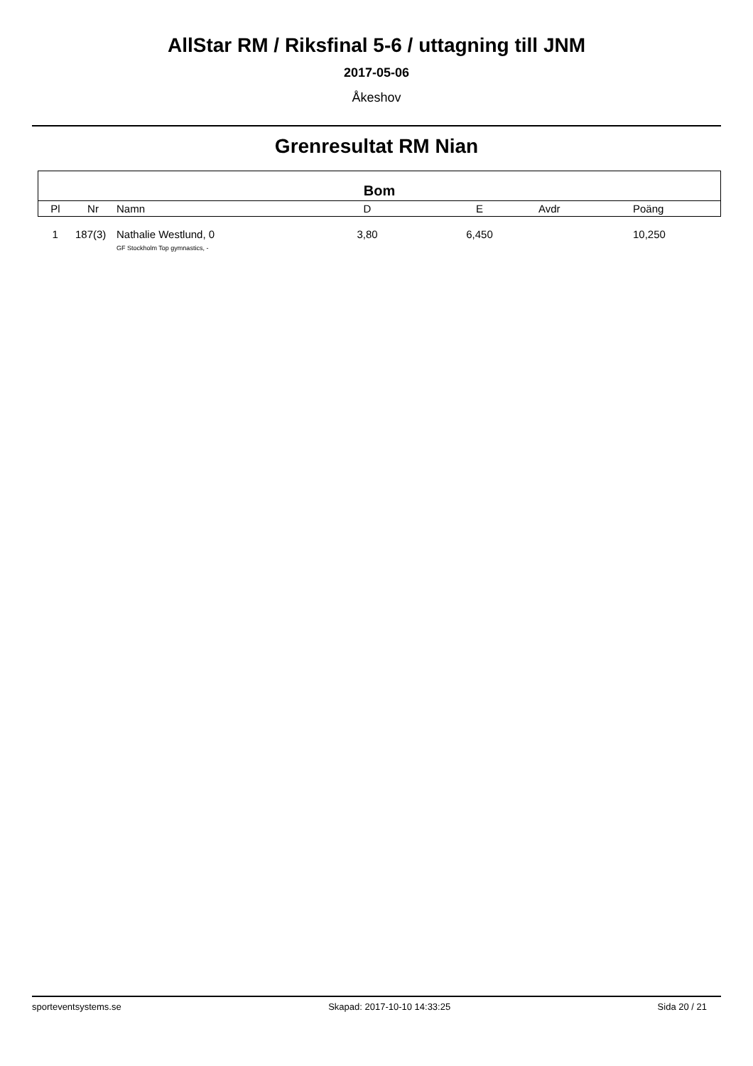AllStar RM / Riksfinal 5-6 / uttagning till JNM
2017-05-06
Åkeshov
Grenresultat RM Nian
| Bom | | | | | | |
| --- | --- | --- | --- | --- | --- | --- |
| Pl | Nr | Namn | D | E | Avdr | Poäng |
| 1 | 187(3) | Nathalie Westlund, 0 GF Stockholm Top gymnastics, - | 3,80 | 6,450 | | 10,250 |
sporteventsystems.se Skapad: 2017-10-10 14:33:25 Sida 20 / 21